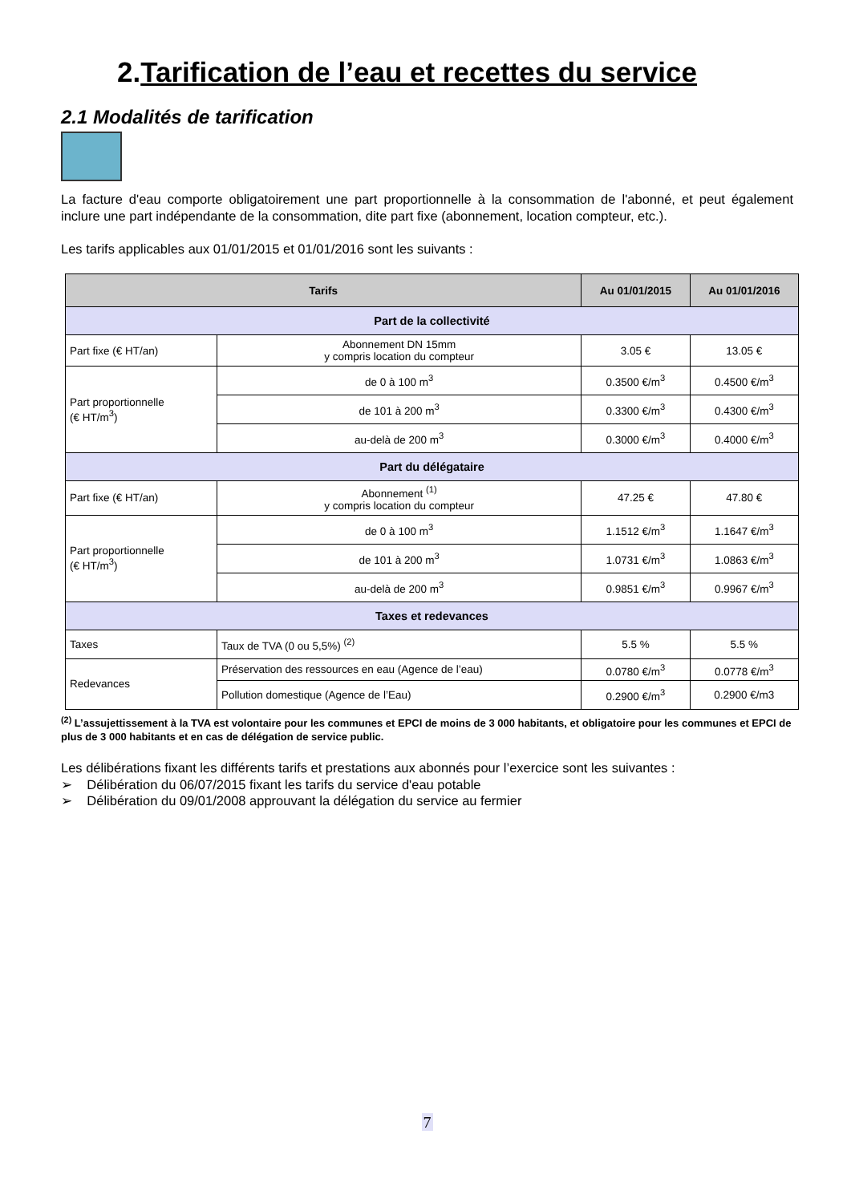2.Tarification de l’eau et recettes du service
2.1 Modalités de tarification
La facture d'eau comporte obligatoirement une part proportionnelle à la consommation de l'abonné, et peut également inclure une part indépendante de la consommation, dite part fixe (abonnement, location compteur, etc.).
Les tarifs applicables aux 01/01/2015 et 01/01/2016 sont les suivants :
| Tarifs | | Au 01/01/2015 | Au 01/01/2016 |
| --- | --- | --- | --- |
| Part de la collectivité | | | |
| Part fixe (€ HT/an) | Abonnement DN 15mm y compris location du compteur | 3.05 € | 13.05 € |
| Part proportionnelle (€ HT/m<sup>3</sup>) | de 0 à 100 m<sup>3</sup> | 0.3500 €/m<sup>3</sup> | 0.4500 €/m<sup>3</sup> |
| | de 101 à 200 m<sup>3</sup> | 0.3300 €/m<sup>3</sup> | 0.4300 €/m<sup>3</sup> |
| | au-delà de 200 m<sup>3</sup> | 0.3000 €/m<sup>3</sup> | 0.4000 €/m<sup>3</sup> |
| Part du délégataire | | | |
| Part fixe (€ HT/an) | Abonnement <sup>(1)</sup> y compris location du compteur | 47.25 € | 47.80 € |
| Part proportionnelle (€ HT/m<sup>3</sup>) | de 0 à 100 m<sup>3</sup> | 1.1512 €/m<sup>3</sup> | 1.1647 €/m<sup>3</sup> |
| | de 101 à 200 m<sup>3</sup> | 1.0731 €/m<sup>3</sup> | 1.0863 €/m<sup>3</sup> |
| | au-delà de 200 m<sup>3</sup> | 0.9851 €/m<sup>3</sup> | 0.9967 €/m<sup>3</sup> |
| Taxes et redevances | | | |
| Taxes | Taux de TVA (0 ou 5,5%) <sup>(2)</sup> | 5.5 % | 5.5 % |
| Redevances | Préservation des ressources en eau (Agence de l’eau) | 0.0780 €/m<sup>3</sup> | 0.0778 €/m<sup>3</sup> |
| | Pollution domestique (Agence de l’Eau) | 0.2900 €/m<sup>3</sup> | 0.2900 €/m3 |
<sup>(2)</sup> L’assujettissement à la TVA est volontaire pour les communes et EPCI de moins de 3 000 habitants, et obligatoire pour les communes et EPCI de plus de 3 000 habitants et en cas de délégation de service public.
Les délibérations fixant les différents tarifs et prestations aux abonnés pour l’exercice sont les suivantes :
➢ Délibération du 06/07/2015 fixant les tarifs du service d'eau potable
➢ Délibération du 09/01/2008 approuvant la délégation du service au fermier
7